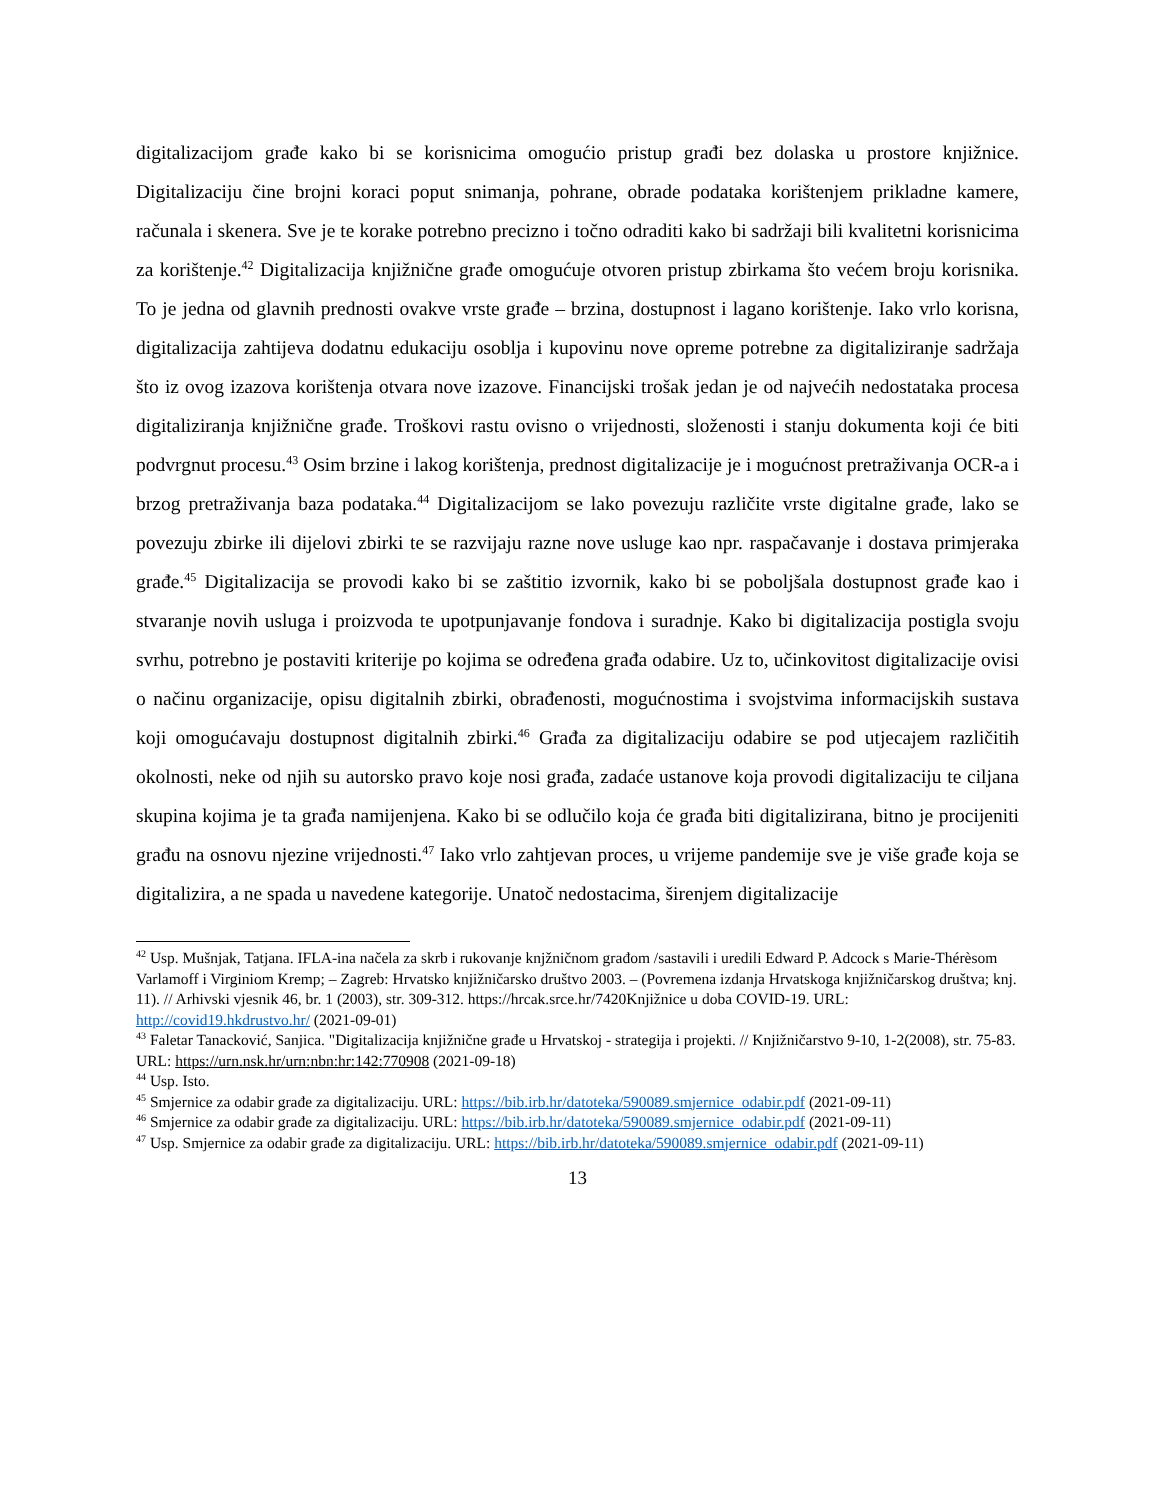digitalizacijom građe kako bi se korisnicima omogućio pristup građi bez dolaska u prostore knjižnice. Digitalizaciju čine brojni koraci poput snimanja, pohrane, obrade podataka korištenjem prikladne kamere, računala i skenera. Sve je te korake potrebno precizno i točno odraditi kako bi sadržaji bili kvalitetni korisnicima za korištenje.<sup>42</sup> Digitalizacija knjižnične građe omogućuje otvoren pristup zbirkama što većem broju korisnika. To je jedna od glavnih prednosti ovakve vrste građe – brzina, dostupnost i lagano korištenje. Iako vrlo korisna, digitalizacija zahtijeva dodatnu edukaciju osoblja i kupovinu nove opreme potrebne za digitaliziranje sadržaja što iz ovog izazova korištenja otvara nove izazove. Financijski trošak jedan je od najvećih nedostataka procesa digitaliziranja knjižnične građe. Troškovi rastu ovisno o vrijednosti, složenosti i stanju dokumenta koji će biti podvrgnut procesu.<sup>43</sup> Osim brzine i lakog korištenja, prednost digitalizacije je i mogućnost pretraživanja OCR-a i brzog pretraživanja baza podataka.<sup>44</sup> Digitalizacijom se lako povezuju različite vrste digitalne građe, lako se povezuju zbirke ili dijelovi zbirki te se razvijaju razne nove usluge kao npr. raspačavanje i dostava primjeraka građe.<sup>45</sup> Digitalizacija se provodi kako bi se zaštitio izvornik, kako bi se poboljšala dostupnost građe kao i stvaranje novih usluga i proizvoda te upotpunjavanje fondova i suradnje. Kako bi digitalizacija postigla svoju svrhu, potrebno je postaviti kriterije po kojima se određena građa odabire. Uz to, učinkovitost digitalizacije ovisi o načinu organizacije, opisu digitalnih zbirki, obrađenosti, mogućnostima i svojstvima informacijskih sustava koji omogućavaju dostupnost digitalnih zbirki.<sup>46</sup> Građa za digitalizaciju odabire se pod utjecajem različitih okolnosti, neke od njih su autorsko pravo koje nosi građa, zadaće ustanove koja provodi digitalizaciju te ciljana skupina kojima je ta građa namijenjena. Kako bi se odlučilo koja će građa biti digitalizirana, bitno je procijeniti građu na osnovu njezine vrijednosti.<sup>47</sup> Iako vrlo zahtjevan proces, u vrijeme pandemije sve je više građe koja se digitalizira, a ne spada u navedene kategorije. Unatoč nedostacima, širenjem digitalizacije
<sup>42</sup> Usp. Mušnjak, Tatjana. IFLA-ina načela za skrb i rukovanje knjžničnom građom /sastavili i uredili Edward P. Adcock s Marie-Thérèsom Varlamoff i Virginiom Kremp; – Zagreb: Hrvatsko knjižničarsko društvo 2003. – (Povremena izdanja Hrvatskoga knjižničarskog društva; knj. 11). // Arhivski vjesnik 46, br. 1 (2003), str. 309-312. https://hrcak.srce.hr/7420Knjižnice u doba COVID-19. URL: http://covid19.hkdrustvo.hr/ (2021-09-01)
<sup>43</sup> Faletar Tanacković, Sanjica. "Digitalizacija knjižnične građe u Hrvatskoj - strategija i projekti. // Knjižničarstvo 9-10, 1-2(2008), str. 75-83. URL: https://urn.nsk.hr/urn:nbn:hr:142:770908 (2021-09-18)
<sup>44</sup> Usp. Isto.
<sup>45</sup> Smjernice za odabir građe za digitalizaciju. URL: https://bib.irb.hr/datoteka/590089.smjernice_odabir.pdf (2021-09-11)
<sup>46</sup> Smjernice za odabir građe za digitalizaciju. URL: https://bib.irb.hr/datoteka/590089.smjernice_odabir.pdf (2021-09-11)
<sup>47</sup> Usp. Smjernice za odabir građe za digitalizaciju. URL: https://bib.irb.hr/datoteka/590089.smjernice_odabir.pdf (2021-09-11)
13